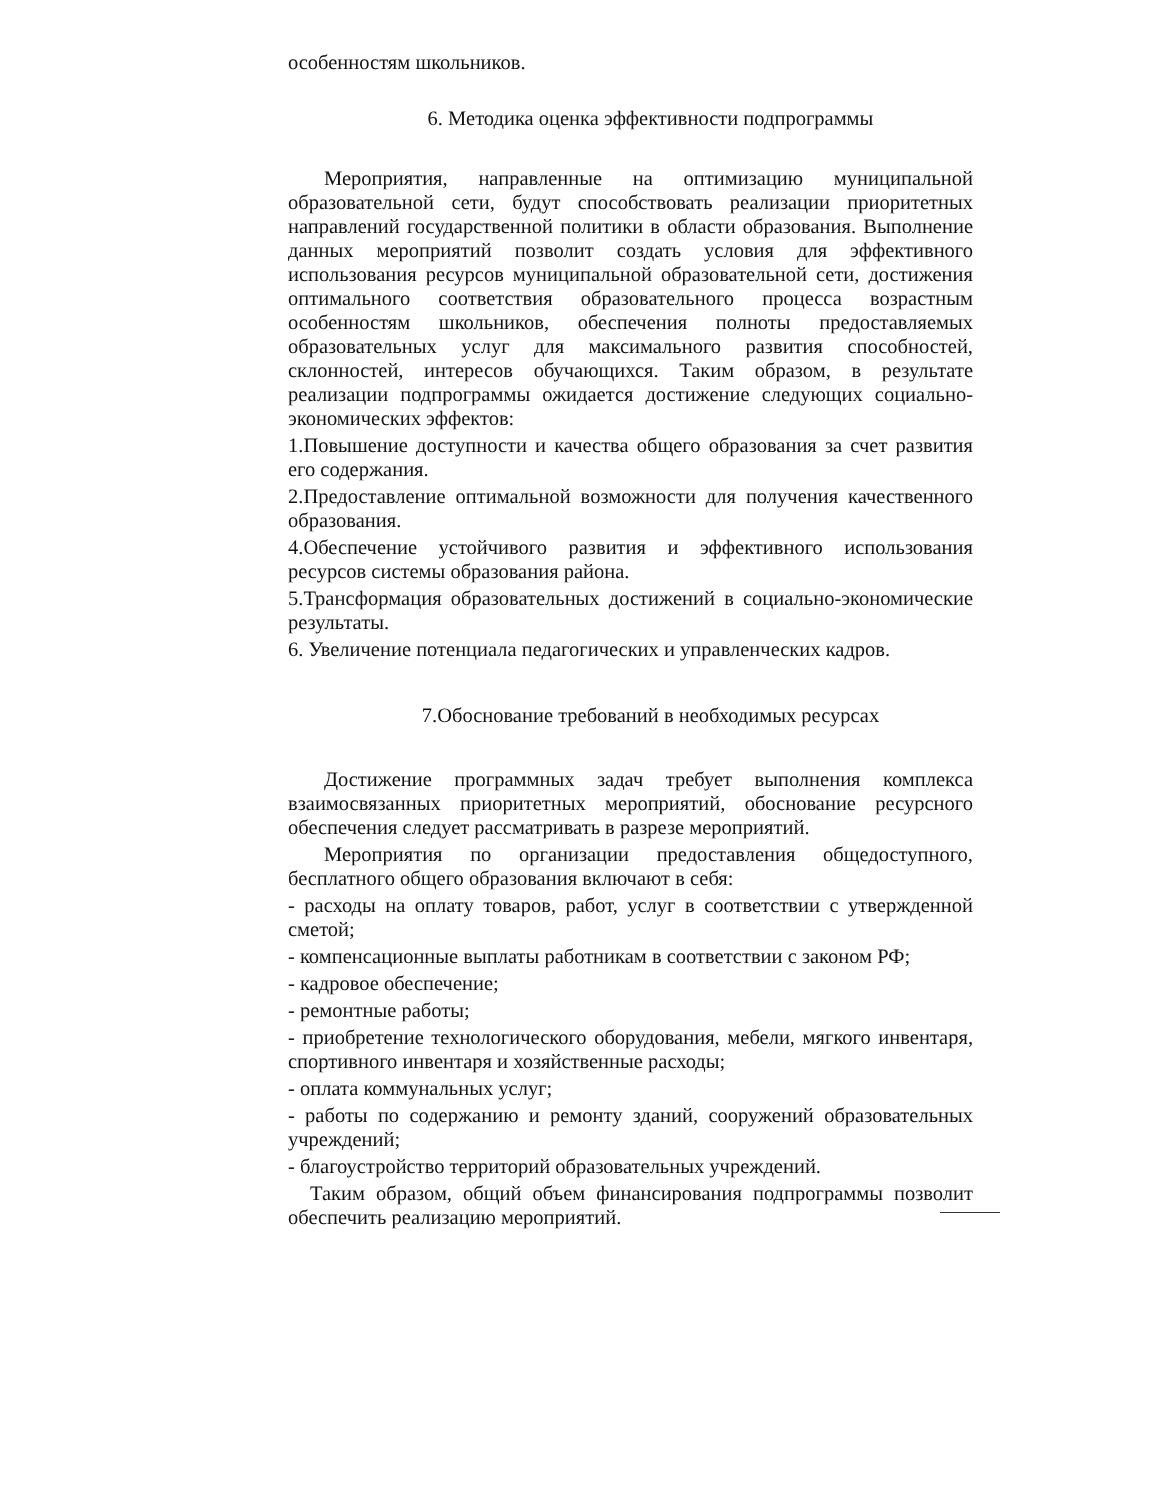особенностям школьников.
6. Методика оценка эффективности подпрограммы
Мероприятия, направленные на оптимизацию муниципальной образовательной сети, будут способствовать реализации приоритетных направлений государственной политики в области образования. Выполнение данных мероприятий позволит создать условия для эффективного использования ресурсов муниципальной образовательной сети, достижения оптимального соответствия образовательного процесса возрастным особенностям школьников, обеспечения полноты предоставляемых образовательных услуг для максимального развития способностей, склонностей, интересов обучающихся. Таким образом, в результате реализации подпрограммы ожидается достижение следующих социально-экономических эффектов:
1.Повышение доступности и качества общего образования за счет развития его содержания.
2.Предоставление оптимальной возможности для получения качественного образования.
4.Обеспечение устойчивого развития и эффективного использования ресурсов системы образования района.
5.Трансформация образовательных достижений в социально-экономические результаты.
6. Увеличение потенциала педагогических и управленческих кадров.
7.Обоснование требований в необходимых ресурсах
Достижение программных задач требует выполнения комплекса взаимосвязанных приоритетных мероприятий, обоснование ресурсного обеспечения следует рассматривать в разрезе мероприятий.
Мероприятия по организации предоставления общедоступного, бесплатного общего образования включают в себя:
- расходы на оплату товаров, работ, услуг в соответствии с утвержденной сметой;
- компенсационные выплаты работникам в соответствии с законом РФ;
- кадровое обеспечение;
- ремонтные работы;
- приобретение технологического оборудования, мебели, мягкого инвентаря, спортивного инвентаря и хозяйственные расходы;
- оплата коммунальных услуг;
- работы по содержанию и ремонту зданий, сооружений образовательных учреждений;
- благоустройство территорий образовательных учреждений.
Таким образом, общий объем финансирования подпрограммы позволит обеспечить реализацию мероприятий.